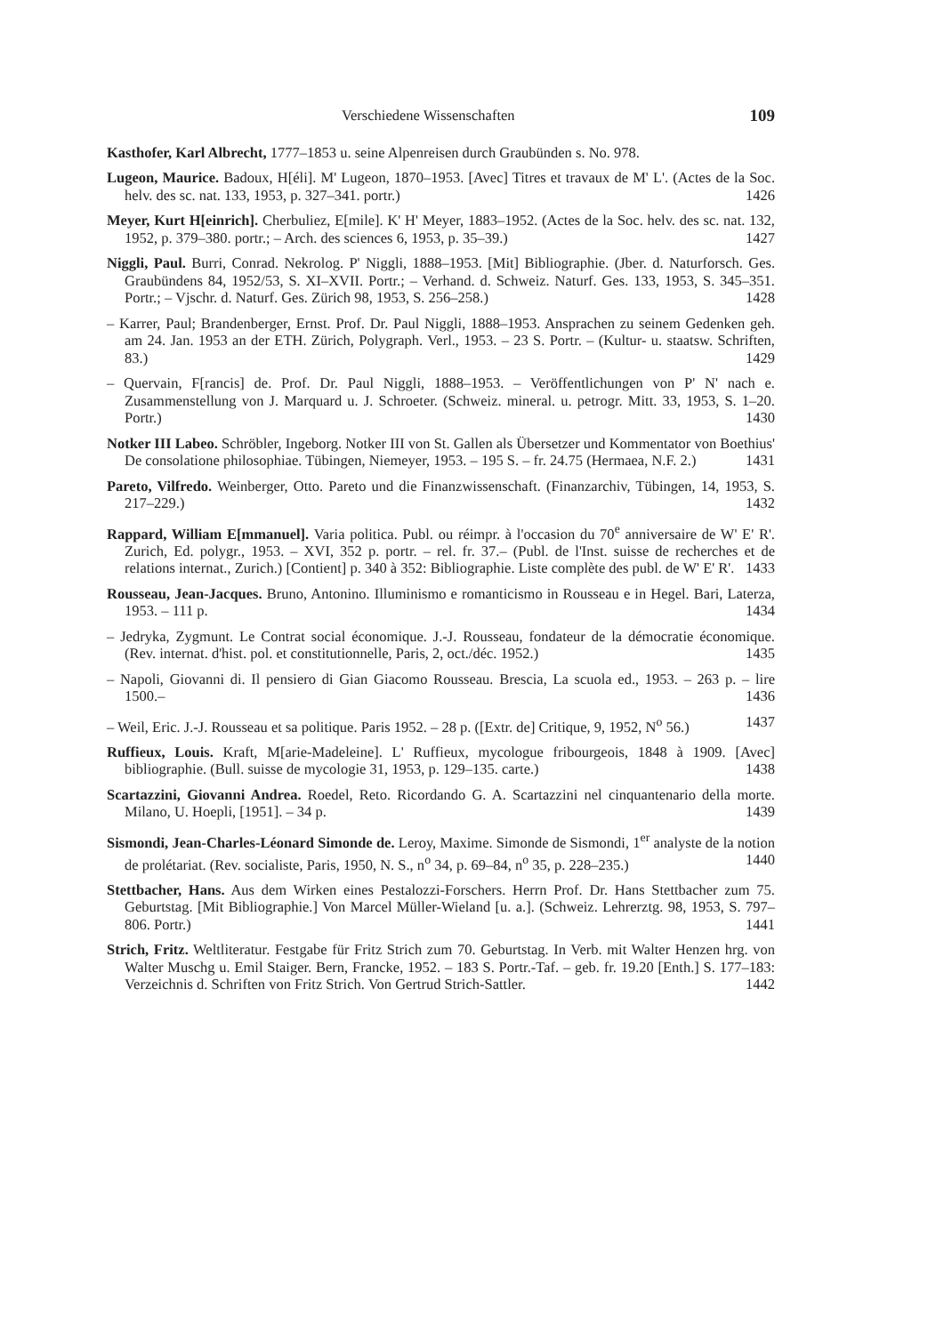Verschiedene Wissenschaften 109
Kasthofer, Karl Albrecht, 1777–1853 u. seine Alpenreisen durch Graubünden s. No. 978.
Lugeon, Maurice. Badoux, H[éli]. M' Lugeon, 1870–1953. [Avec] Titres et travaux de M' L'. (Actes de la Soc. helv. des sc. nat. 133, 1953, p. 327–341. portr.) 1426
Meyer, Kurt H[einrich]. Cherbuliez, E[mile]. K' H' Meyer, 1883–1952. (Actes de la Soc. helv. des sc. nat. 132, 1952, p. 379–380. portr.; – Arch. des sciences 6, 1953, p. 35–39.) 1427
Niggli, Paul. Burri, Conrad. Nekrolog. P' Niggli, 1888–1953. [Mit] Bibliographie. (Jber. d. Naturforsch. Ges. Graubündens 84, 1952/53, S. XI–XVII. Portr.; – Verhand. d. Schweiz. Naturf. Ges. 133, 1953, S. 345–351. Portr.; – Vjschr. d. Naturf. Ges. Zürich 98, 1953, S. 256–258.) 1428
– Karrer, Paul; Brandenberger, Ernst. Prof. Dr. Paul Niggli, 1888–1953. Ansprachen zu seinem Gedenken geh. am 24. Jan. 1953 an der ETH. Zürich, Polygraph. Verl., 1953. – 23 S. Portr. – (Kultur- u. staatsw. Schriften, 83.) 1429
– Quervain, F[rancis] de. Prof. Dr. Paul Niggli, 1888–1953. – Veröffentlichungen von P' N' nach e. Zusammenstellung von J. Marquard u. J. Schroeter. (Schweiz. mineral. u. petrogr. Mitt. 33, 1953, S. 1–20. Portr.) 1430
Notker III Labeo. Schröbler, Ingeborg. Notker III von St. Gallen als Übersetzer und Kommentator von Boethius' De consolatione philosophiae. Tübingen, Niemeyer, 1953. – 195 S. – fr. 24.75 (Hermaea, N.F. 2.) 1431
Pareto, Vilfredo. Weinberger, Otto. Pareto und die Finanzwissenschaft. (Finanzarchiv, Tübingen, 14, 1953, S. 217–229.) 1432
Rappard, William E[mmanuel]. Varia politica. Publ. ou réimpr. à l'occasion du 70<sup>e</sup> anniversaire de W' E' R'. Zurich, Ed. polygr., 1953. – XVI, 352 p. portr. – rel. fr. 37.– (Publ. de l'Inst. suisse de recherches et de relations internat., Zurich.) [Contient] p. 340 à 352: Bibliographie. Liste complète des publ. de W' E' R'. 1433
Rousseau, Jean-Jacques. Bruno, Antonino. Illuminismo e romanticismo in Rousseau e in Hegel. Bari, Laterza, 1953. – 111 p. 1434
– Jedryka, Zygmunt. Le Contrat social économique. J.-J. Rousseau, fondateur de la démocratie économique. (Rev. internat. d'hist. pol. et constitutionnelle, Paris, 2, oct./déc. 1952.) 1435
– Napoli, Giovanni di. Il pensiero di Gian Giacomo Rousseau. Brescia, La scuola ed., 1953. – 263 p. – lire 1500.– 1436
– Weil, Eric. J.-J. Rousseau et sa politique. Paris 1952. – 28 p. ([Extr. de] Critique, 9, 1952, N<sup>o</sup> 56.) 1437
Ruffieux, Louis. Kraft, M[arie-Madeleine]. L' Ruffieux, mycologue fribourgeois, 1848 à 1909. [Avec] bibliographie. (Bull. suisse de mycologie 31, 1953, p. 129–135. carte.) 1438
Scartazzini, Giovanni Andrea. Roedel, Reto. Ricordando G. A. Scartazzini nel cinquantenario della morte. Milano, U. Hoepli, [1951]. – 34 p. 1439
Sismondi, Jean-Charles-Léonard Simonde de. Leroy, Maxime. Simonde de Sismondi, 1<sup>er</sup> analyste de la notion de prolétariat. (Rev. socialiste, Paris, 1950, N. S., n<sup>o</sup> 34, p. 69–84, n<sup>o</sup> 35, p. 228–235.) 1440
Stettbacher, Hans. Aus dem Wirken eines Pestalozzi-Forschers. Herrn Prof. Dr. Hans Stettbacher zum 75. Geburtstag. [Mit Bibliographie.] Von Marcel Müller-Wieland [u. a.]. (Schweiz. Lehrerztg. 98, 1953, S. 797–806. Portr.) 1441
Strich, Fritz. Weltliteratur. Festgabe für Fritz Strich zum 70. Geburtstag. In Verb. mit Walter Henzen hrg. von Walter Muschg u. Emil Staiger. Bern, Francke, 1952. – 183 S. Portr.-Taf. – geb. fr. 19.20 [Enth.] S. 177–183: Verzeichnis d. Schriften von Fritz Strich. Von Gertrud Strich-Sattler. 1442